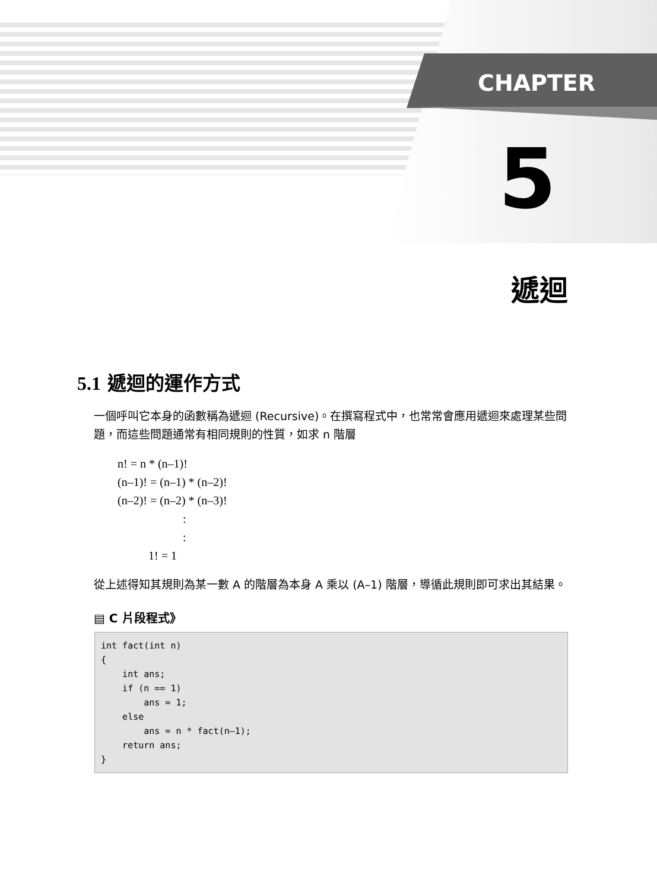CHAPTER
5
遞迴
5.1 遞迴的運作方式
一個呼叫它本身的函數稱為遞迴 (Recursive)。在撰寫程式中，也常常會應用遞迴來處理某些問題，而這些問題通常有相同規則的性質，如求 n 階層
n! = n * (n–1)!
(n–1)! = (n–1) * (n–2)!
(n–2)! = (n–2) * (n–3)!
:
:
1! = 1
從上述得知其規則為某一數 A 的階層為本身 A 乘以 (A–1) 階層，導循此規則即可求出其結果。
▤ C 片段程式》
int fact(int n)
{
    int ans;
    if (n == 1)
        ans = 1;
    else
        ans = n * fact(n–1);
    return ans;
}